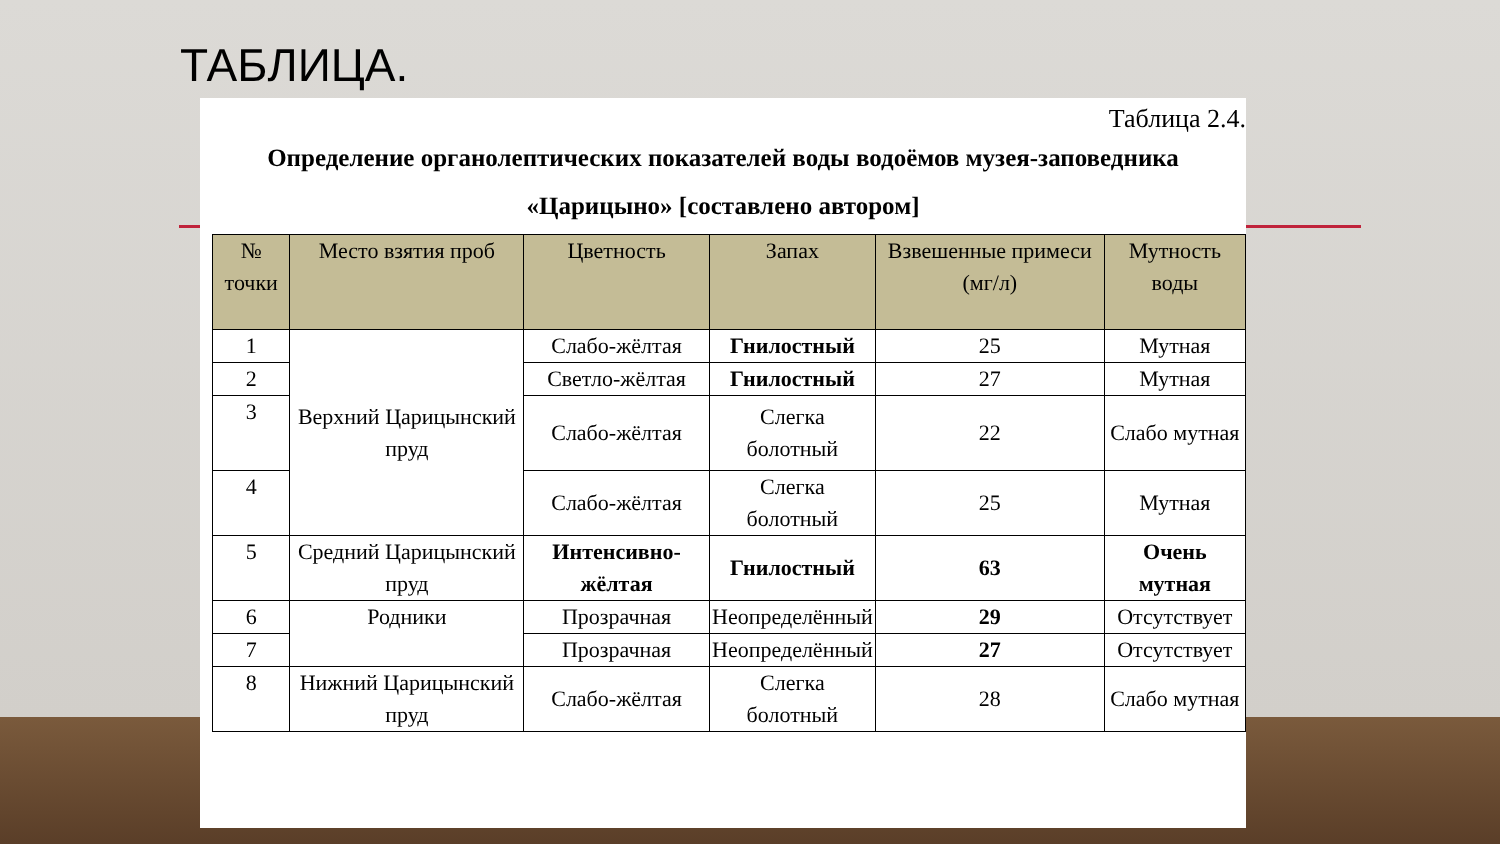ТАБЛИЦА.
Таблица 2.4.
Определение органолептических показателей воды водоёмов музея-заповедника «Царицыно» [составлено автором]
| № точки | Место взятия проб | Цветность | Запах | Взвешенные примеси (мг/л) | Мутность воды |
| --- | --- | --- | --- | --- | --- |
| 1 | Верхний Царицынский пруд | Слабо-жёлтая | Гнилостный | 25 | Мутная |
| 2 | | Светло-жёлтая | Гнилостный | 27 | Мутная |
| 3 | | Слабо-жёлтая | Слегка болотный | 22 | Слабо мутная |
| 4 | | Слабо-жёлтая | Слегка болотный | 25 | Мутная |
| 5 | Средний Царицынский пруд | Интенсивно-жёлтая | Гнилостный | 63 | Очень мутная |
| 6 | Родники | Прозрачная | Неопределённый | 29 | Отсутствует |
| 7 | | Прозрачная | Неопределённый | 27 | Отсутствует |
| 8 | Нижний Царицынский пруд | Слабо-жёлтая | Слегка болотный | 28 | Слабо мутная |